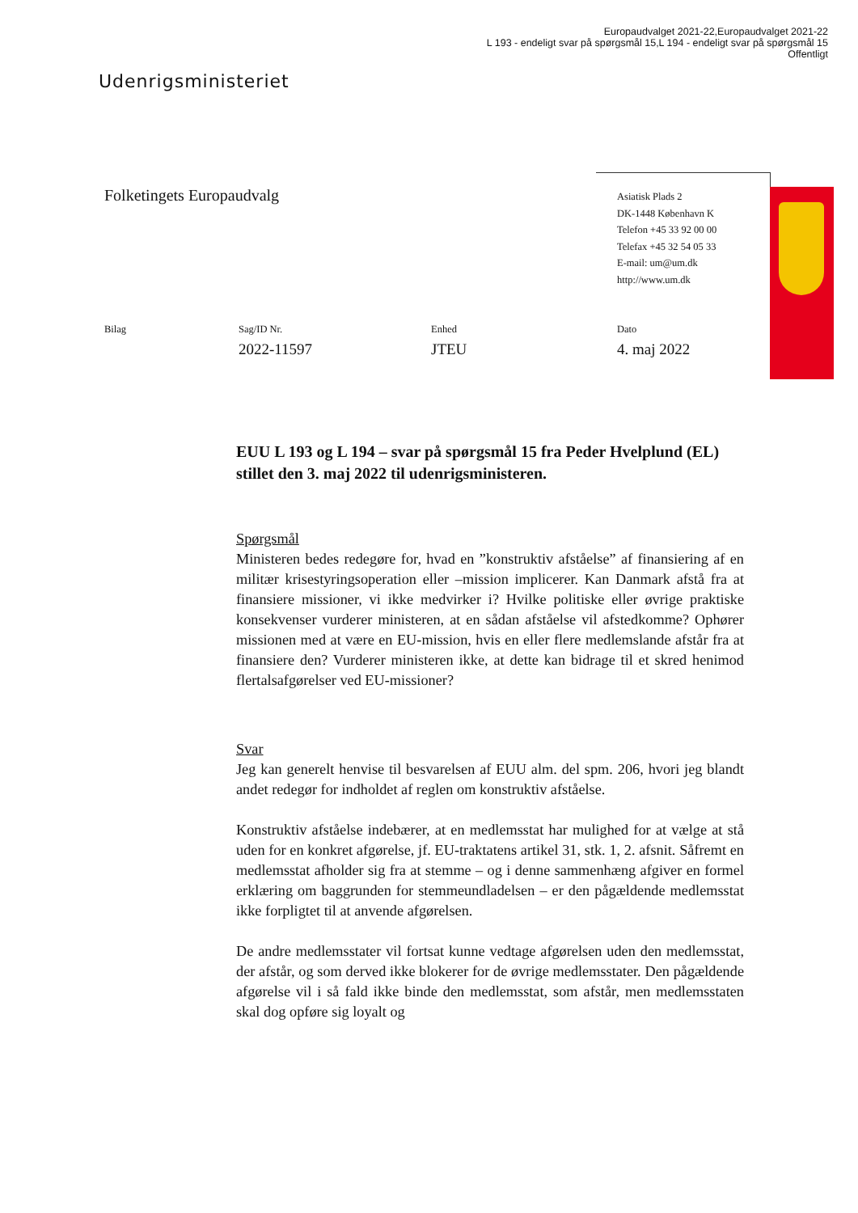Europaudvalget 2021-22,Europaudvalget 2021-22
L 193 - endeligt svar på spørgsmål 15,L 194 - endeligt svar på spørgsmål 15
Offentligt
Udenrigsministeriet
Folketingets Europaudvalg
Asiatisk Plads 2
DK-1448 København K
Telefon +45 33 92 00 00
Telefax +45 32 54 05 33
E-mail: um@um.dk
http://www.um.dk
Bilag
Sag/ID Nr.
2022-11597
Enhed
JTEU
Dato
4. maj 2022
EUU L 193 og L 194 – svar på spørgsmål 15 fra Peder Hvelplund (EL) stillet den 3. maj 2022 til udenrigsministeren.
Spørgsmål
Ministeren bedes redegøre for, hvad en ”konstruktiv afståelse” af finansiering af en militær krisestyringsoperation eller –mission implicerer. Kan Danmark afstå fra at finansiere missioner, vi ikke medvirker i? Hvilke politiske eller øvrige praktiske konsekvenser vurderer ministeren, at en sådan afståelse vil afstedkomme? Ophører missionen med at være en EU-mission, hvis en eller flere medlemslande afstår fra at finansiere den? Vurderer ministeren ikke, at dette kan bidrage til et skred henimod flertalsafgørelser ved EU-missioner?
Svar
Jeg kan generelt henvise til besvarelsen af EUU alm. del spm. 206, hvori jeg blandt andet redegør for indholdet af reglen om konstruktiv afståelse.
Konstruktiv afståelse indebærer, at en medlemsstat har mulighed for at vælge at stå uden for en konkret afgørelse, jf. EU-traktatens artikel 31, stk. 1, 2. afsnit. Såfremt en medlemsstat afholder sig fra at stemme – og i denne sammenhæng afgiver en formel erklæring om baggrunden for stemmeundladelsen – er den pågældende medlemsstat ikke forpligtet til at anvende afgørelsen.
De andre medlemsstater vil fortsat kunne vedtage afgørelsen uden den medlemsstat, der afstår, og som derved ikke blokerer for de øvrige medlemsstater. Den pågældende afgørelse vil i så fald ikke binde den medlemsstat, som afstår, men medlemsstaten skal dog opføre sig loyalt og